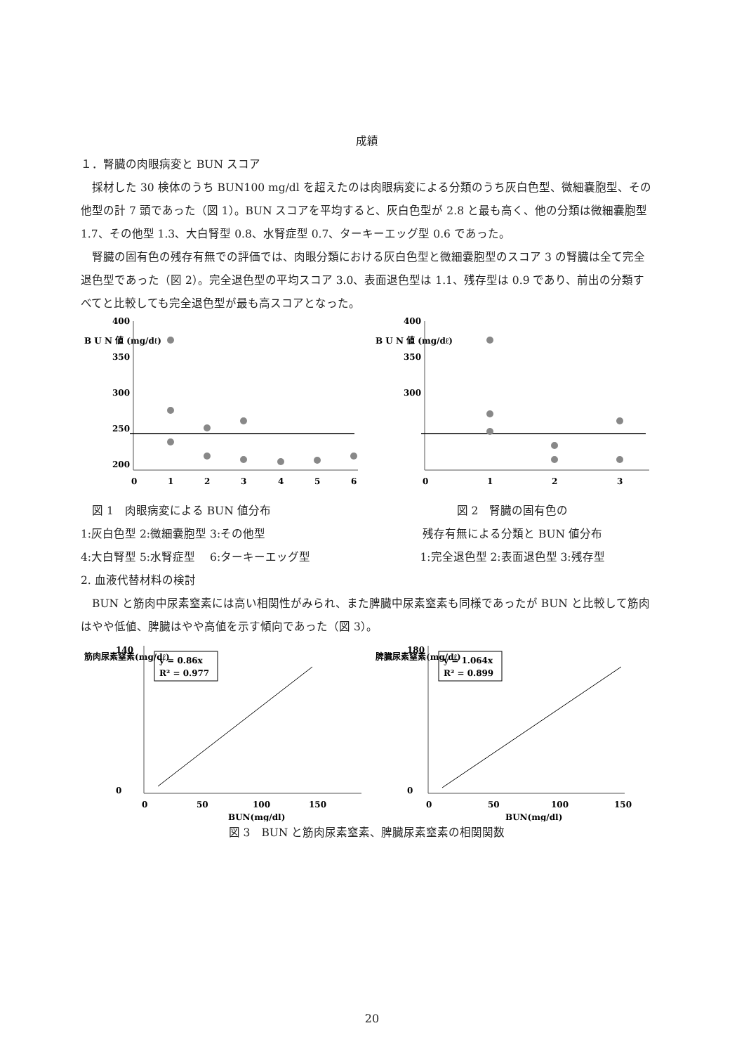成績
１．腎臓の肉眼病変と BUN スコア
　採材した 30 検体のうち BUN100 mg/dl を超えたのは肉眼病変による分類のうち灰白色型、微細嚢胞型、その他型の計 7 頭であった（図 1）。BUN スコアを平均すると、灰白色型が 2.8 と最も高く、他の分類は微細嚢胞型 1.7、その他型 1.3、大白腎型 0.8、水腎症型 0.7、ターキーエッグ型 0.6 であった。
　腎臓の固有色の残存有無での評価では、肉眼分類における灰白色型と微細嚢胞型のスコア 3 の腎臓は全て完全退色型であった（図 2）。完全退色型の平均スコア 3.0、表面退色型は 1.1、残存型は 0.9 であり、前出の分類すべてと比較しても完全退色型が最も高スコアとなった。
B U N 値 (mg/dℓ)
400
350
300
250
200
0
1
2
3
4
5
6
　図 1　肉眼病変による BUN 値分布
1:灰白色型 2:微細嚢胞型 3:その他型
4:大白腎型 5:水腎症型　 6:ターキーエッグ型
B U N 値 (mg/dℓ)
400
350
300
0
1
2
3
図 2　腎臓の固有色の
残存有無による分類と BUN 値分布
1:完全退色型 2:表面退色型 3:残存型
2. 血液代替材料の検討
　BUN と筋肉中尿素窒素には高い相関性がみられ、また脾臓中尿素窒素も同様であったが BUN と比較して筋肉はやや低値、脾臓はやや高値を示す傾向であった（図 3）。
筋肉尿素窒素(mg/dℓ)
140
0
y = 0.86x
R² = 0.977
0
50
100
150
BUN(mg/dl)
脾臓尿素窒素(mg/dℓ)
180
0
y = 1.064x
R² = 0.899
0
50
100
150
BUN(mg/dl)
図 3　BUN と筋肉尿素窒素、脾臓尿素窒素の相関関数
20